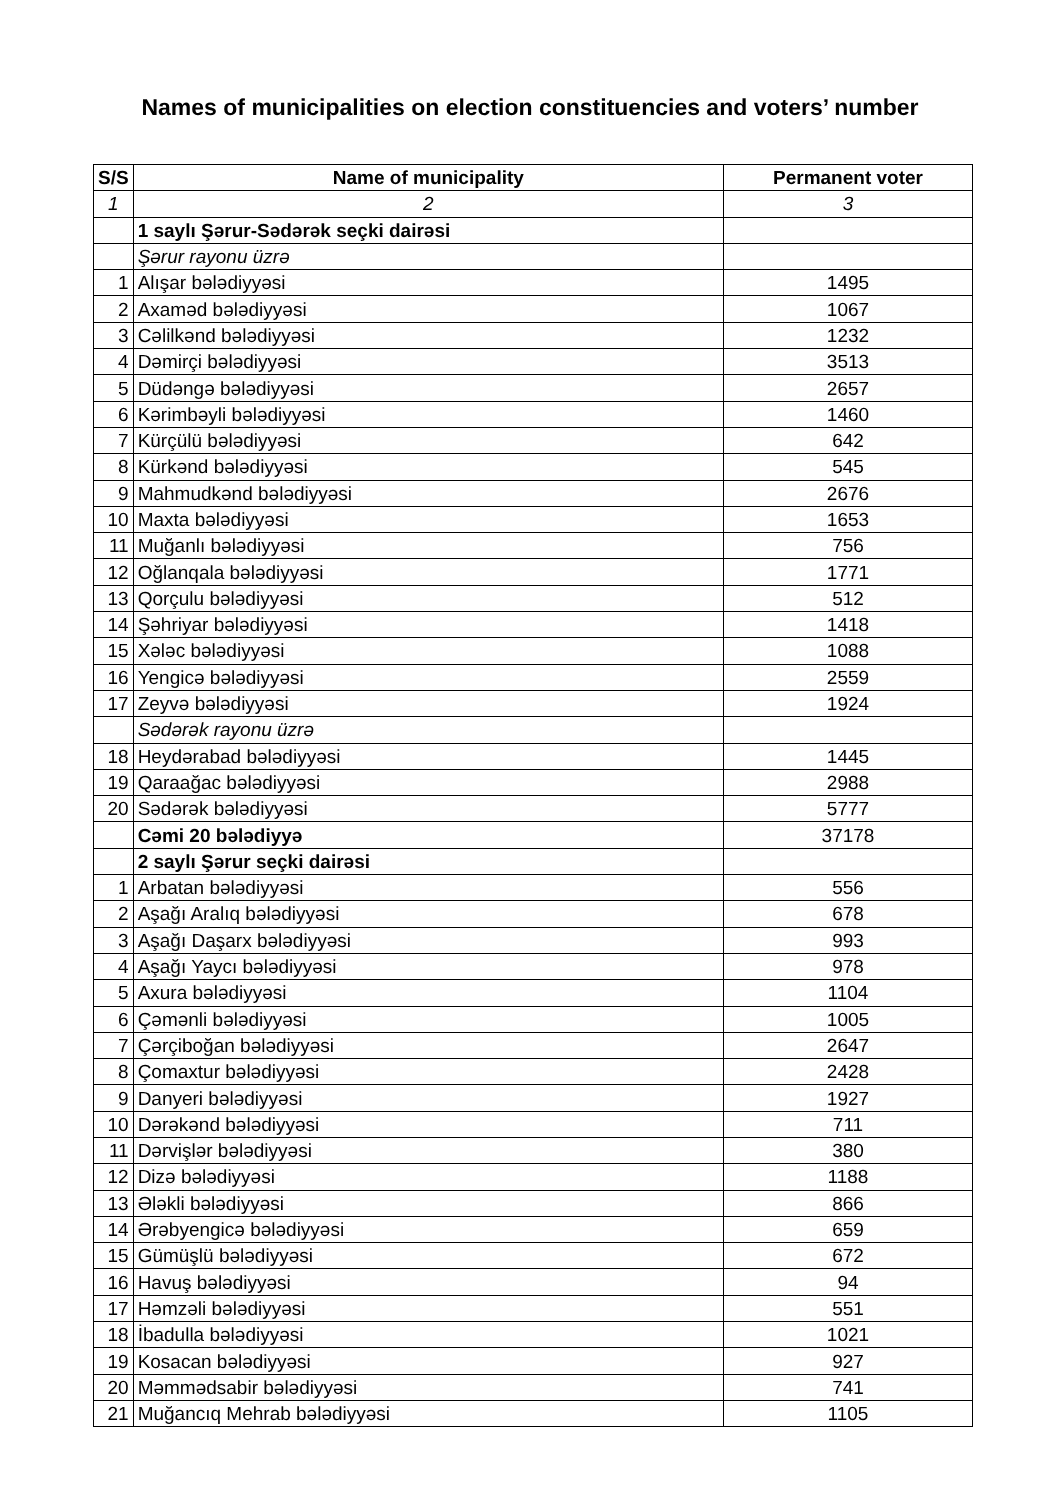Names of municipalities on election constituencies and voters’ number
| S/S | Name of municipality | Permanent voter |
| --- | --- | --- |
| 1 | 2 | 3 |
| | 1 saylı Şərur-Sədərək seçki dairəsi | |
| | Şərur rayonu üzrə | |
| 1 | Alışar bələdiyyəsi | 1495 |
| 2 | Axaməd bələdiyyəsi | 1067 |
| 3 | Cəlilkənd bələdiyyəsi | 1232 |
| 4 | Dəmirçi bələdiyyəsi | 3513 |
| 5 | Düdəngə bələdiyyəsi | 2657 |
| 6 | Kərimbəyli bələdiyyəsi | 1460 |
| 7 | Kürçülü bələdiyyəsi | 642 |
| 8 | Kürkənd bələdiyyəsi | 545 |
| 9 | Mahmudkənd bələdiyyəsi | 2676 |
| 10 | Maxta bələdiyyəsi | 1653 |
| 11 | Muğanlı bələdiyyəsi | 756 |
| 12 | Oğlanqala bələdiyyəsi | 1771 |
| 13 | Qorçulu bələdiyyəsi | 512 |
| 14 | Şəhriyar bələdiyyəsi | 1418 |
| 15 | Xələc bələdiyyəsi | 1088 |
| 16 | Yengicə bələdiyyəsi | 2559 |
| 17 | Zeyvə bələdiyyəsi | 1924 |
| | Sədərək rayonu üzrə | |
| 18 | Heydərabad bələdiyyəsi | 1445 |
| 19 | Qaraağac bələdiyyəsi | 2988 |
| 20 | Sədərək bələdiyyəsi | 5777 |
| | Cəmi 20 bələdiyyə | 37178 |
| | 2 saylı Şərur seçki dairəsi | |
| 1 | Arbatan bələdiyyəsi | 556 |
| 2 | Aşağı Aralıq bələdiyyəsi | 678 |
| 3 | Aşağı Daşarx bələdiyyəsi | 993 |
| 4 | Aşağı Yaycı bələdiyyəsi | 978 |
| 5 | Axura bələdiyyəsi | 1104 |
| 6 | Çəmənli bələdiyyəsi | 1005 |
| 7 | Çərçiboğan bələdiyyəsi | 2647 |
| 8 | Çomaxtur bələdiyyəsi | 2428 |
| 9 | Danyeri bələdiyyəsi | 1927 |
| 10 | Dərəkənd bələdiyyəsi | 711 |
| 11 | Dərvişlər bələdiyyəsi | 380 |
| 12 | Dizə bələdiyyəsi | 1188 |
| 13 | Ələkli bələdiyyəsi | 866 |
| 14 | Ərəbyengicə bələdiyyəsi | 659 |
| 15 | Gümüşlü bələdiyyəsi | 672 |
| 16 | Havuş bələdiyyəsi | 94 |
| 17 | Həmzəli bələdiyyəsi | 551 |
| 18 | İbadulla bələdiyyəsi | 1021 |
| 19 | Kosacan bələdiyyəsi | 927 |
| 20 | Məmmədsabir bələdiyyəsi | 741 |
| 21 | Muğancıq Mehrab bələdiyyəsi | 1105 |